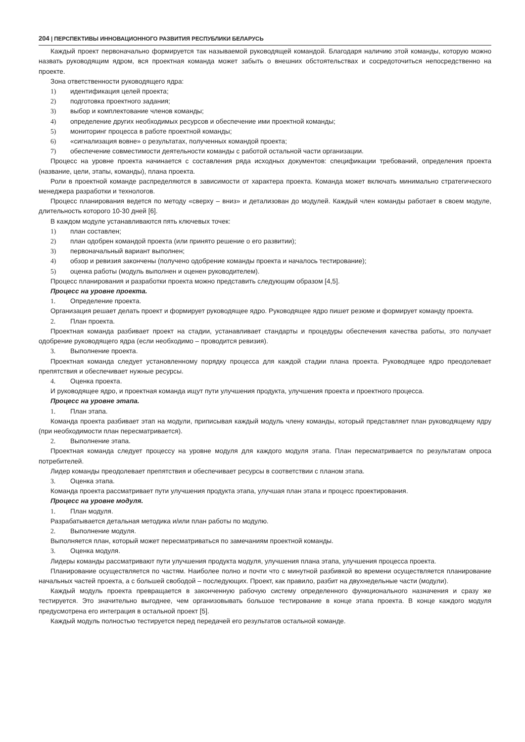204 | ПЕРСПЕКТИВЫ ИННОВАЦИОННОГО РАЗВИТИЯ РЕСПУБЛИКИ БЕЛАРУСЬ
Каждый проект первоначально формируется так называемой руководящей командой. Благодаря наличию этой команды, которую можно назвать руководящим ядром, вся проектная команда может забыть о внешних обстоятельствах и сосредоточиться непосредственно на проекте.
Зона ответственности руководящего ядра:
1) идентификация целей проекта;
2) подготовка проектного задания;
3) выбор и комплектование членов команды;
4) определение других необходимых ресурсов и обеспечение ими проектной команды;
5) мониторинг процесса в работе проектной команды;
6) «сигнализация вовне» о результатах, полученных командой проекта;
7) обеспечение совместимости деятельности команды с работой остальной части организации.
Процесс на уровне проекта начинается с составления ряда исходных документов: спецификации требований, определения проекта (название, цели, этапы, команды), плана проекта.
Роли в проектной команде распределяются в зависимости от характера проекта. Команда может включать минимально стратегического менеджера разработки и технологов.
Процесс планирования ведется по методу «сверху – вниз» и детализован до модулей. Каждый член команды работает в своем модуле, длительность которого 10-30 дней [6].
В каждом модуле устанавливаются пять ключевых точек:
1) план составлен;
2) план одобрен командой проекта (или принято решение о его развитии);
3) первоначальный вариант выполнен;
4) обзор и ревизия закончены (получено одобрение команды проекта и началось тестирование);
5) оценка работы (модуль выполнен и оценен руководителем).
Процесс планирования и разработки проекта можно представить следующим образом [4,5].
Процесс на уровне проекта.
1. Определение проекта.
Организация решает делать проект и формирует руководящее ядро. Руководящее ядро пишет резюме и формирует команду проекта.
2. План проекта.
Проектная команда разбивает проект на стадии, устанавливает стандарты и процедуры обеспечения качества работы, это получает одобрение руководящего ядра (если необходимо – проводится ревизия).
3. Выполнение проекта.
Проектная команда следует установленному порядку процесса для каждой стадии плана проекта. Руководящее ядро преодолевает препятствия и обеспечивает нужные ресурсы.
4. Оценка проекта.
И руководящее ядро, и проектная команда ищут пути улучшения продукта, улучшения проекта и проектного процесса.
Процесс на уровне этапа.
1. План этапа.
Команда проекта разбивает этап на модули, приписывая каждый модуль члену команды, который представляет план руководящему ядру (при необходимости план пересматривается).
2. Выполнение этапа.
Проектная команда следует процессу на уровне модуля для каждого модуля этапа. План пересматривается по результатам опроса потребителей.
Лидер команды преодолевает препятствия и обеспечивает ресурсы в соответствии с планом этапа.
3. Оценка этапа.
Команда проекта рассматривает пути улучшения продукта этапа, улучшая план этапа и процесс проектирования.
Процесс на уровне модуля.
1. План модуля.
Разрабатывается детальная методика и/или план работы по модулю.
2. Выполнение модуля.
Выполняется план, который может пересматриваться по замечаниям проектной команды.
3. Оценка модуля.
Лидеры команды рассматривают пути улучшения продукта модуля, улучшения плана этапа, улучшения процесса проекта.
Планирование осуществляется по частям. Наиболее полно и почти что с минутной разбивкой во времени осуществляется планирование начальных частей проекта, а с большей свободой – последующих. Проект, как правило, разбит на двухнедельные части (модули).
Каждый модуль проекта превращается в законченную рабочую систему определенного функционального назначения и сразу же тестируется. Это значительно выгоднее, чем организовывать большое тестирование в конце этапа проекта. В конце каждого модуля предусмотрена его интеграция в остальной проект [5].
Каждый модуль полностью тестируется перед передачей его результатов остальной команде.